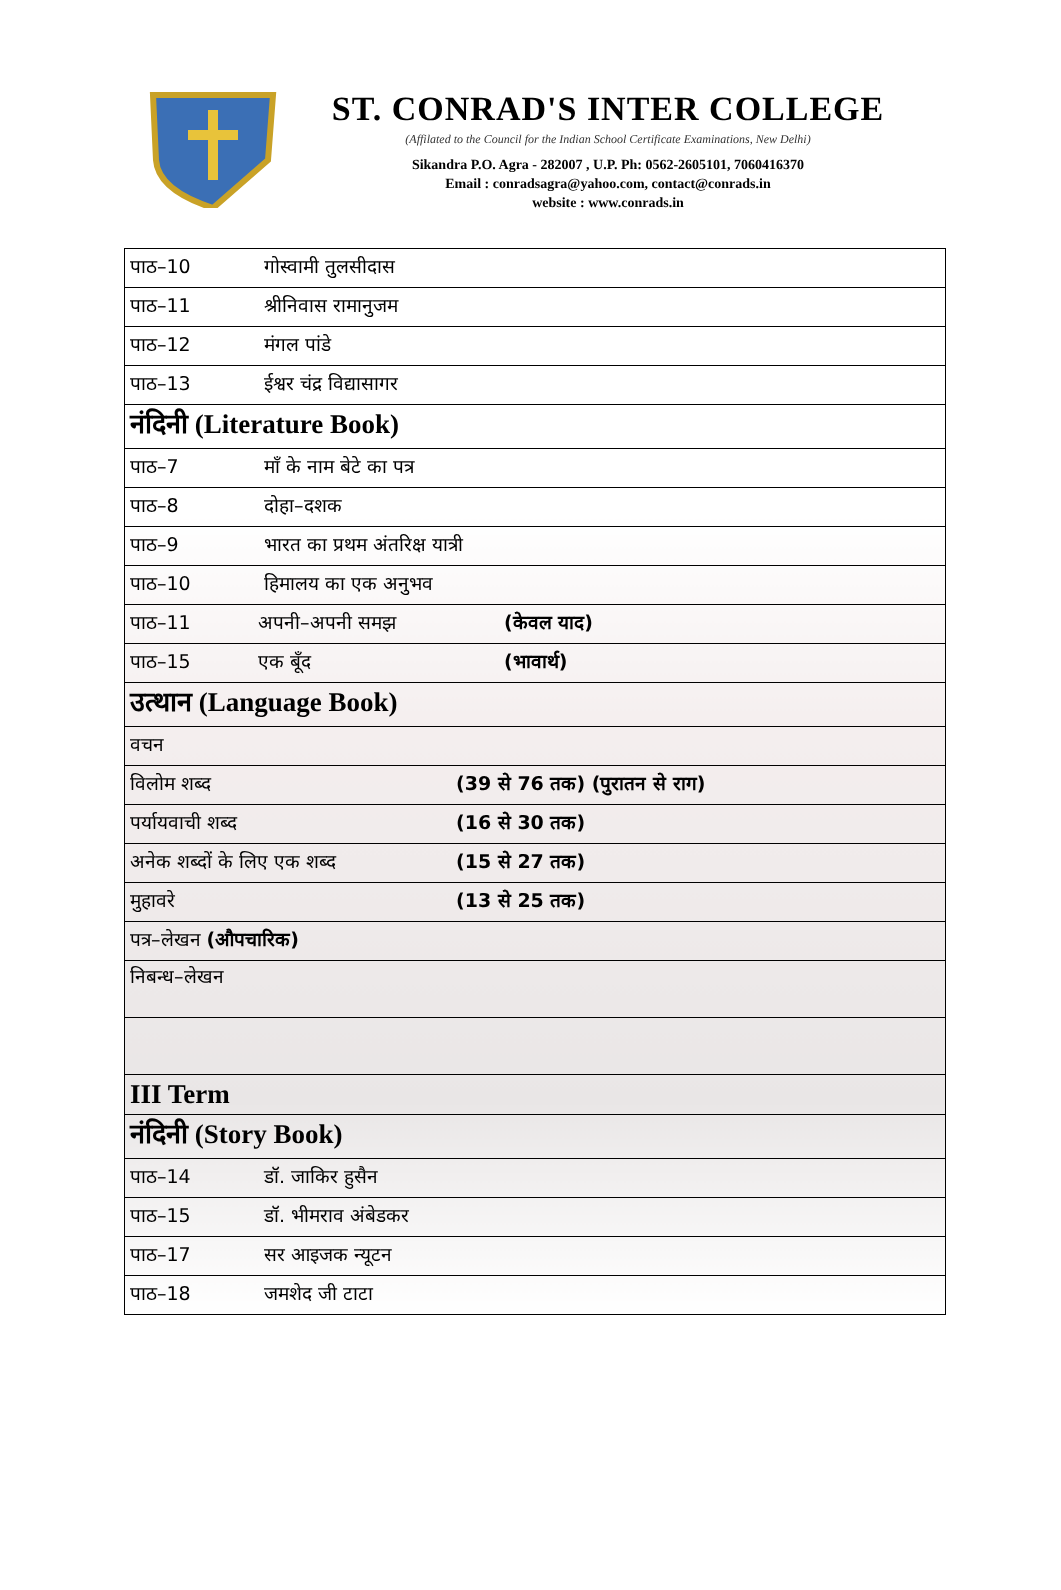ST. CONRAD'S INTER COLLEGE
(Affilated to the Council for the Indian School Certificate Examinations, New Delhi)
Sikandra P.O. Agra - 282007 , U.P. Ph: 0562-2605101, 7060416370
Email : conradsagra@yahoo.com, contact@conrads.in
website : www.conrads.in
| पाठ–10 गोस्वामी तुलसीदास |
| पाठ–11 श्रीनिवास रामानुजम |
| पाठ–12 मंगल पांडे |
| पाठ–13 ईश्वर चंद्र विद्यासागर |
| नंदिनी (Literature Book) |
| पाठ–7 माँ के नाम बेटे का पत्र |
| पाठ–8 दोहा–दशक |
| पाठ–9 भारत का प्रथम अंतरिक्ष यात्री |
| पाठ–10 हिमालय का एक अनुभव |
| पाठ–11 अपनी–अपनी समझ (केवल याद) |
| पाठ–15 एक बूँद (भावार्थ) |
| उत्थान (Language Book) |
| वचन |
| विलोम शब्द (39 से 76 तक) (पुरातन से राग) |
| पर्यायवाची शब्द (16 से 30 तक) |
| अनेक शब्दों के लिए एक शब्द (15 से 27 तक) |
| मुहावरे (13 से 25 तक) |
| पत्र–लेखन (औपचारिक) |
| निबन्ध–लेखन |
| III Term |
| नंदिनी (Story Book) |
| पाठ–14 डॉ. जाकिर हुसैन |
| पाठ–15 डॉ. भीमराव अंबेडकर |
| पाठ–17 सर आइजक न्यूटन |
| पाठ–18 जमशेद जी टाटा |